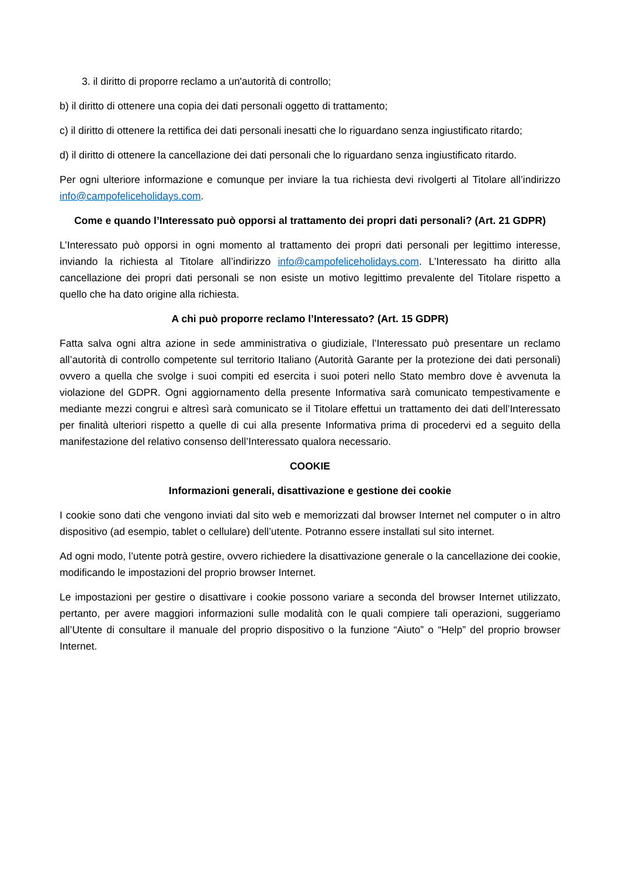3. il diritto di proporre reclamo a un'autorità di controllo;
b) il diritto di ottenere una copia dei dati personali oggetto di trattamento;
c) il diritto di ottenere la rettifica dei dati personali inesatti che lo riguardano senza ingiustificato ritardo;
d) il diritto di ottenere la cancellazione dei dati personali che lo riguardano senza ingiustificato ritardo.
Per ogni ulteriore informazione e comunque per inviare la tua richiesta devi rivolgerti al Titolare all’indirizzo info@campofeliceholidays.com.
Come e quando l’Interessato può opporsi al trattamento dei propri dati personali? (Art. 21 GDPR)
L’Interessato può opporsi in ogni momento al trattamento dei propri dati personali per legittimo interesse, inviando la richiesta al Titolare all’indirizzo info@campofeliceholidays.com. L’Interessato ha diritto alla cancellazione dei propri dati personali se non esiste un motivo legittimo prevalente del Titolare rispetto a quello che ha dato origine alla richiesta.
A chi può proporre reclamo l’Interessato? (Art. 15 GDPR)
Fatta salva ogni altra azione in sede amministrativa o giudiziale, l’Interessato può presentare un reclamo all’autorità di controllo competente sul territorio Italiano (Autorità Garante per la protezione dei dati personali) ovvero a quella che svolge i suoi compiti ed esercita i suoi poteri nello Stato membro dove è avvenuta la violazione del GDPR. Ogni aggiornamento della presente Informativa sarà comunicato tempestivamente e mediante mezzi congrui e altresì sarà comunicato se il Titolare effettui un trattamento dei dati dell’Interessato per finalità ulteriori rispetto a quelle di cui alla presente Informativa prima di procedervi ed a seguito della manifestazione del relativo consenso dell’Interessato qualora necessario.
COOKIE
Informazioni generali, disattivazione e gestione dei cookie
I cookie sono dati che vengono inviati dal sito web e memorizzati dal browser Internet nel computer o in altro dispositivo (ad esempio, tablet o cellulare) dell’utente. Potranno essere installati sul sito internet.
Ad ogni modo, l’utente potrà gestire, ovvero richiedere la disattivazione generale o la cancellazione dei cookie, modificando le impostazioni del proprio browser Internet.
Le impostazioni per gestire o disattivare i cookie possono variare a seconda del browser Internet utilizzato, pertanto, per avere maggiori informazioni sulle modalità con le quali compiere tali operazioni, suggeriamo all’Utente di consultare il manuale del proprio dispositivo o la funzione “Aiuto” o “Help” del proprio browser Internet.